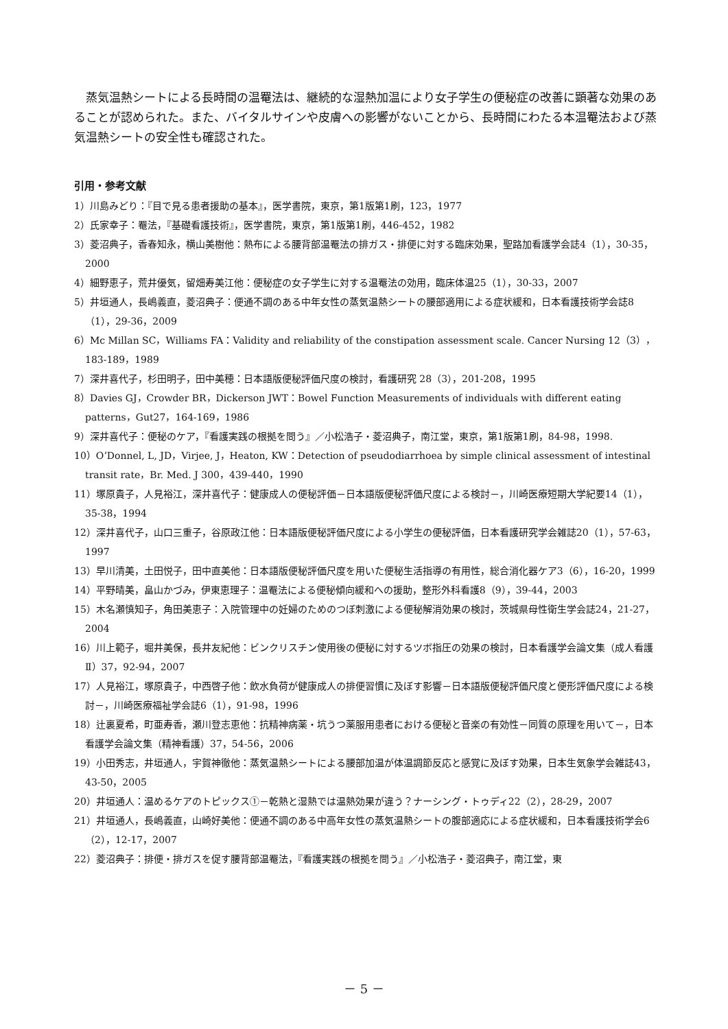蒸気温熱シートによる長時間の温罨法は、継続的な湿熱加温により女子学生の便秘症の改善に顕著な効果のあることが認められた。また、バイタルサインや皮膚への影響がないことから、長時間にわたる本温罨法および蒸気温熱シートの安全性も確認された。
引用・参考文献
1）川島みどり：『目で見る患者援助の基本』，医学書院，東京，第1版第1刷，123，1977
2）氏家幸子：罨法，『基礎看護技術』，医学書院，東京，第1版第1刷，446-452，1982
3）菱沼典子，香春知永，横山美樹他：熱布による腰背部温罨法の排ガス・排便に対する臨床効果，聖路加看護学会誌4（1），30-35，2000
4）細野恵子，荒井優気，留畑寿美江他：便秘症の女子学生に対する温罨法の効用，臨床体温25（1），30-33，2007
5）井垣通人，長嶋義直，菱沼典子：便通不調のある中年女性の蒸気温熱シートの腰部適用による症状緩和，日本看護技術学会誌8（1），29-36，2009
6）Mc Millan SC，Williams FA：Validity and reliability of the constipation assessment scale. Cancer Nursing 12（3），183-189，1989
7）深井喜代子，杉田明子，田中美穂：日本語版便秘評価尺度の検討，看護研究 28（3），201-208，1995
8）Davies GJ，Crowder BR，Dickerson JWT：Bowel Function Measurements of individuals with different eating patterns，Gut27，164-169，1986
9）深井喜代子：便秘のケア，『看護実践の根拠を問う』／小松浩子・菱沼典子，南江堂，東京，第1版第1刷，84-98，1998.
10）OʼDonnel, L, JD，Virjee, J，Heaton, KW：Detection of pseudodiarrhoea by simple clinical assessment of intestinal transit rate，Br. Med. J 300，439-440，1990
11）塚原貴子，人見裕江，深井喜代子：健康成人の便秘評価－日本語版便秘評価尺度による検討－，川崎医療短期大学紀要14（1），35-38，1994
12）深井喜代子，山口三重子，谷原政江他：日本語版便秘評価尺度による小学生の便秘評価，日本看護研究学会雑誌20（1），57-63，1997
13）早川清美，土田悦子，田中直美他：日本語版便秘評価尺度を用いた便秘生活指導の有用性，総合消化器ケア3（6），16-20，1999
14）平野晴美，畠山かづみ，伊東恵理子：温罨法による便秘傾向緩和への援助，整形外科看護8（9），39-44，2003
15）木名瀬慎知子，角田美恵子：入院管理中の妊婦のためのつぼ刺激による便秘解消効果の検討，茨城県母性衛生学会誌24，21-27，2004
16）川上範子，堀井美保，長井友紀他：ビンクリスチン使用後の便秘に対するツボ指圧の効果の検討，日本看護学会論文集（成人看護Ⅱ）37，92-94，2007
17）人見裕江，塚原貴子，中西啓子他：飲水負荷が健康成人の排便習慣に及ぼす影響－日本語版便秘評価尺度と便形評価尺度による検討－，川崎医療福祉学会誌6（1），91-98，1996
18）辻裏夏希，町亜寿香，瀬川登志恵他：抗精神病薬・坑うつ薬服用患者における便秘と音楽の有効性－同質の原理を用いて－，日本看護学会論文集（精神看護）37，54-56，2006
19）小田秀志，井垣通人，宇賀神徹他：蒸気温熱シートによる腰部加温が体温調節反応と感覚に及ぼす効果，日本生気象学会雑誌43，43-50，2005
20）井垣通人：温めるケアのトピックス①－乾熱と湿熱では温熱効果が違う？ナーシング・トゥディ22（2），28-29，2007
21）井垣通人，長嶋義直，山崎好美他：便通不調のある中高年女性の蒸気温熱シートの腹部適応による症状緩和，日本看護技術学会6（2），12-17，2007
22）菱沼典子：排便・排ガスを促す腰背部温罨法，『看護実践の根拠を問う』／小松浩子・菱沼典子，南江堂，東
－ 5 －